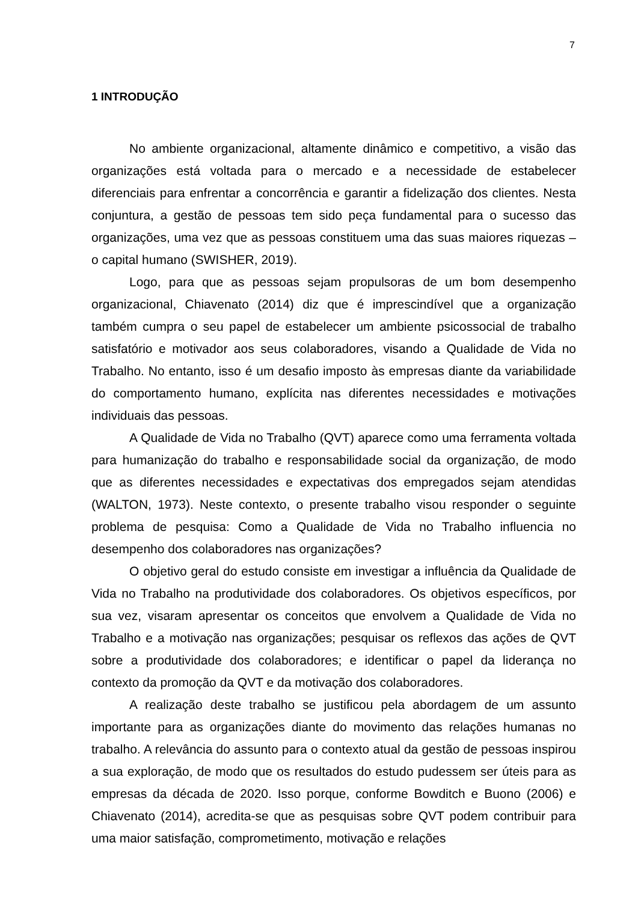7
1 INTRODUÇÃO
No ambiente organizacional, altamente dinâmico e competitivo, a visão das organizações está voltada para o mercado e a necessidade de estabelecer diferenciais para enfrentar a concorrência e garantir a fidelização dos clientes. Nesta conjuntura, a gestão de pessoas tem sido peça fundamental para o sucesso das organizações, uma vez que as pessoas constituem uma das suas maiores riquezas – o capital humano (SWISHER, 2019).
Logo, para que as pessoas sejam propulsoras de um bom desempenho organizacional, Chiavenato (2014) diz que é imprescindível que a organização também cumpra o seu papel de estabelecer um ambiente psicossocial de trabalho satisfatório e motivador aos seus colaboradores, visando a Qualidade de Vida no Trabalho. No entanto, isso é um desafio imposto às empresas diante da variabilidade do comportamento humano, explícita nas diferentes necessidades e motivações individuais das pessoas.
A Qualidade de Vida no Trabalho (QVT) aparece como uma ferramenta voltada para humanização do trabalho e responsabilidade social da organização, de modo que as diferentes necessidades e expectativas dos empregados sejam atendidas (WALTON, 1973). Neste contexto, o presente trabalho visou responder o seguinte problema de pesquisa: Como a Qualidade de Vida no Trabalho influencia no desempenho dos colaboradores nas organizações?
O objetivo geral do estudo consiste em investigar a influência da Qualidade de Vida no Trabalho na produtividade dos colaboradores. Os objetivos específicos, por sua vez, visaram apresentar os conceitos que envolvem a Qualidade de Vida no Trabalho e a motivação nas organizações; pesquisar os reflexos das ações de QVT sobre a produtividade dos colaboradores; e identificar o papel da liderança no contexto da promoção da QVT e da motivação dos colaboradores.
A realização deste trabalho se justificou pela abordagem de um assunto importante para as organizações diante do movimento das relações humanas no trabalho. A relevância do assunto para o contexto atual da gestão de pessoas inspirou a sua exploração, de modo que os resultados do estudo pudessem ser úteis para as empresas da década de 2020. Isso porque, conforme Bowditch e Buono (2006) e Chiavenato (2014), acredita-se que as pesquisas sobre QVT podem contribuir para uma maior satisfação, comprometimento, motivação e relações